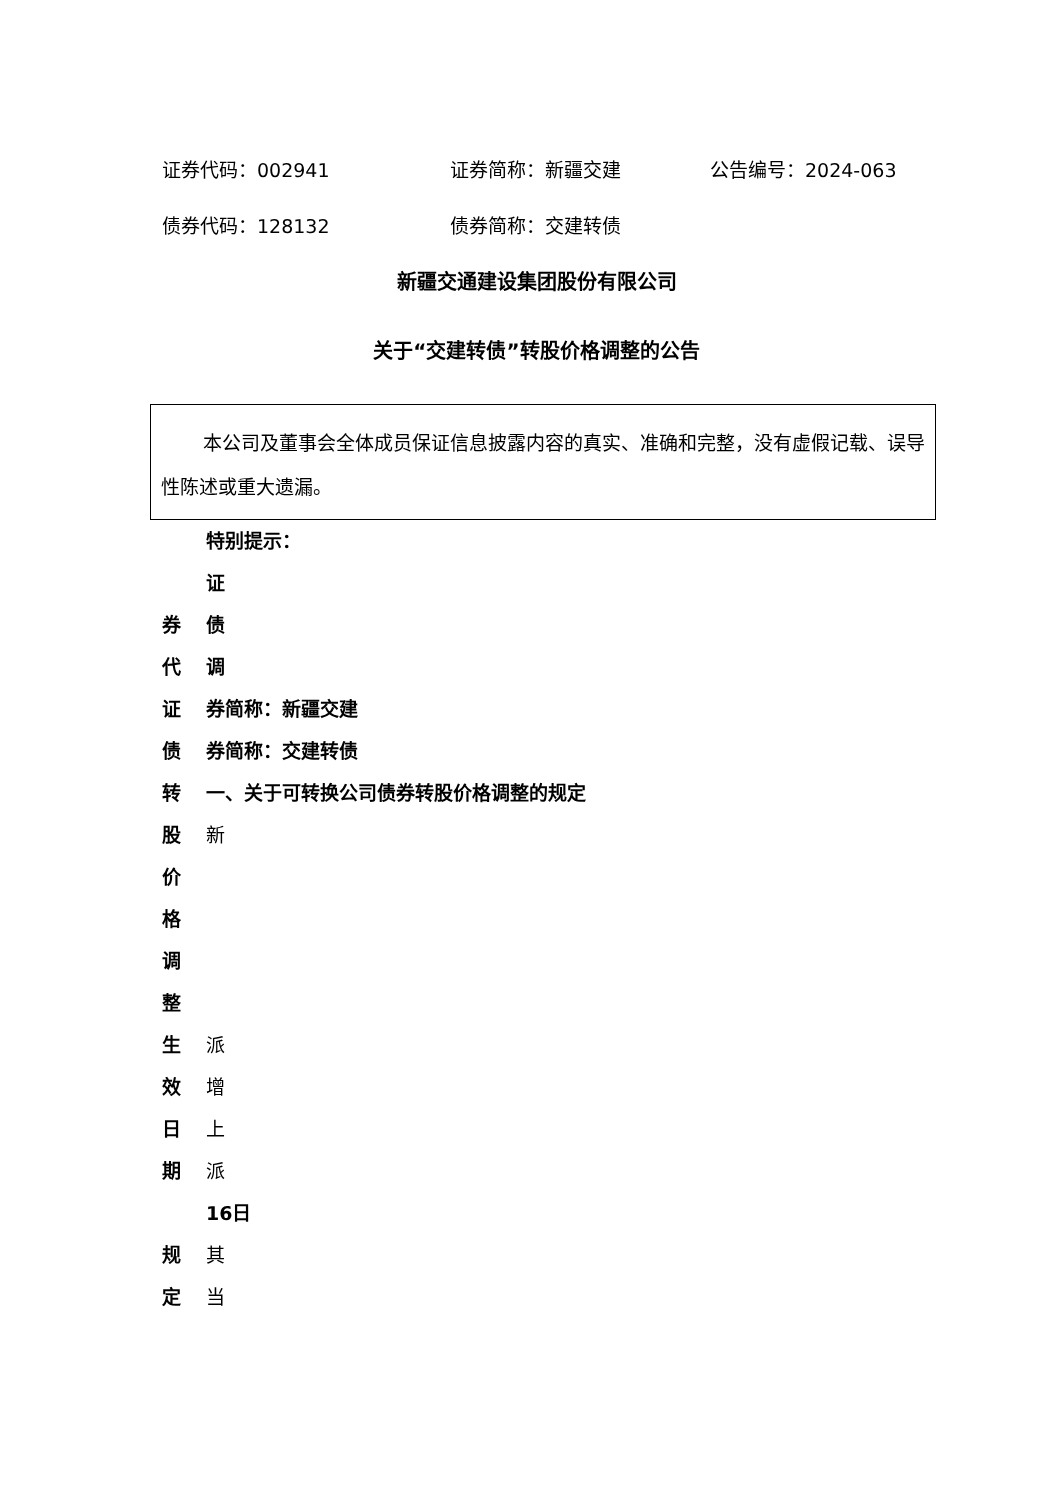证券代码：002941 证券简称：新疆交建 公告编号：2024-063
债券代码：128132 债券简称：交建转债
新疆交通建设集团股份有限公司
关于“交建转债”转股价格调整的公告
本公司及董事会全体成员保证信息披露内容的真实、准确和完整，没有虚假记载、误导性陈述或重大遗漏。
特别提示：
证
券 债
代 调
证 券简称：新疆交建
债 券简称：交建转债
转 一、关于可转换公司债券转股价格调整的规定
股 新
价
格
调
整
生 派
效 增
日 上
期 派
16日
规 其
定 当